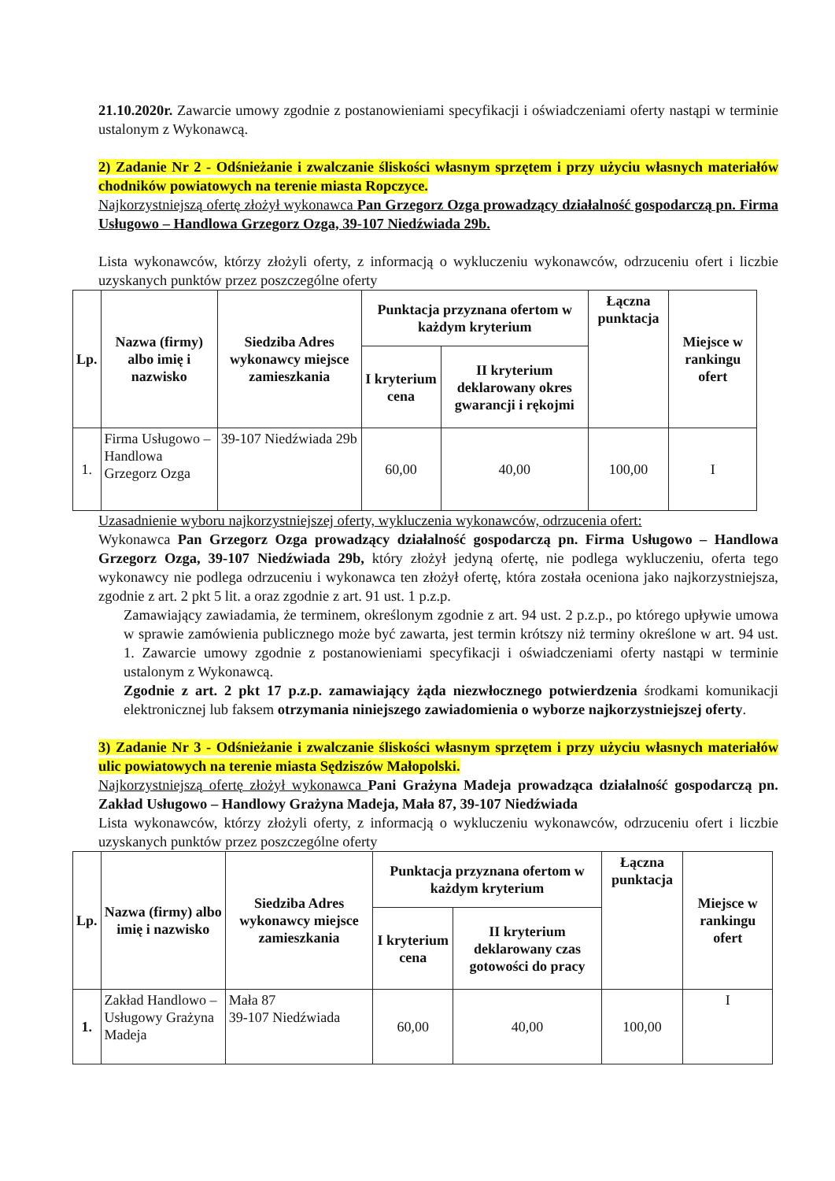21.10.2020r. Zawarcie umowy zgodnie z postanowieniami specyfikacji i oświadczeniami oferty nastąpi w terminie ustalonym z Wykonawcą.
2) Zadanie Nr 2 - Odśnieżanie i zwalczanie śliskości własnym sprzętem i przy użyciu własnych materiałów chodników powiatowych na terenie miasta Ropczyce.
Najkorzystniejszą ofertę złożył wykonawca Pan Grzegorz Ozga prowadzący działalność gospodarczą pn. Firma Usługowo – Handlowa Grzegorz Ozga, 39-107 Niedźwiada 29b.
Lista wykonawców, którzy złożyli oferty, z informacją o wykluczeniu wykonawców, odrzuceniu ofert i liczbie uzyskanych punktów przez poszczególne oferty
| Lp. | Nazwa (firmy) albo imię i nazwisko | Siedziba Adres wykonawcy miejsce zamieszkania | Punktacja przyznana ofertom w każdym kryterium | | Łączna punktacja | Miejsce w rankingu ofert |
| --- | --- | --- | --- | --- | --- | --- |
| | | | I kryterium cena | II kryterium deklarowany okres gwarancji i rękojmi | | |
| 1. | Firma Usługowo – Handlowa Grzegorz Ozga | 39-107 Niedźwiada 29b | 60,00 | 40,00 | 100,00 | I |
Uzasadnienie wyboru najkorzystniejszej oferty, wykluczenia wykonawców, odrzucenia ofert:
Wykonawca Pan Grzegorz Ozga prowadzący działalność gospodarczą pn. Firma Usługowo – Handlowa Grzegorz Ozga, 39-107 Niedźwiada 29b, który złożył jedyną ofertę, nie podlega wykluczeniu, oferta tego wykonawcy nie podlega odrzuceniu i wykonawca ten złożył ofertę, która została oceniona jako najkorzystniejsza, zgodnie z art. 2 pkt 5 lit. a oraz zgodnie z art. 91 ust. 1 p.z.p.
Zamawiający zawiadamia, że terminem, określonym zgodnie z art. 94 ust. 2 p.z.p., po którego upływie umowa w sprawie zamówienia publicznego może być zawarta, jest termin krótszy niż terminy określone w art. 94 ust. 1. Zawarcie umowy zgodnie z postanowieniami specyfikacji i oświadczeniami oferty nastąpi w terminie ustalonym z Wykonawcą.
Zgodnie z art. 2 pkt 17 p.z.p. zamawiający żąda niezwłocznego potwierdzenia środkami komunikacji elektronicznej lub faksem otrzymania niniejszego zawiadomienia o wyborze najkorzystniejszej oferty.
3) Zadanie Nr 3 - Odśnieżanie i zwalczanie śliskości własnym sprzętem i przy użyciu własnych materiałów ulic powiatowych na terenie miasta Sędziszów Małopolski.
Najkorzystniejszą ofertę złożył wykonawca Pani Grażyna Madeja prowadząca działalność gospodarczą pn. Zakład Usługowo – Handlowy Grażyna Madeja, Mała 87, 39-107 Niedźwiada
Lista wykonawców, którzy złożyli oferty, z informacją o wykluczeniu wykonawców, odrzuceniu ofert i liczbie uzyskanych punktów przez poszczególne oferty
| Lp. | Nazwa (firmy) albo imię i nazwisko | Siedziba Adres wykonawcy miejsce zamieszkania | Punktacja przyznana ofertom w każdym kryterium | | Łączna punktacja | Miejsce w rankingu ofert |
| --- | --- | --- | --- | --- | --- | --- |
| | | | I kryterium cena | II kryterium deklarowany czas gotowości do pracy | | |
| 1. | Zakład Handlowo – Usługowy Grażyna Madeja | Mała 87 39-107 Niedźwiada | 60,00 | 40,00 | 100,00 | I |